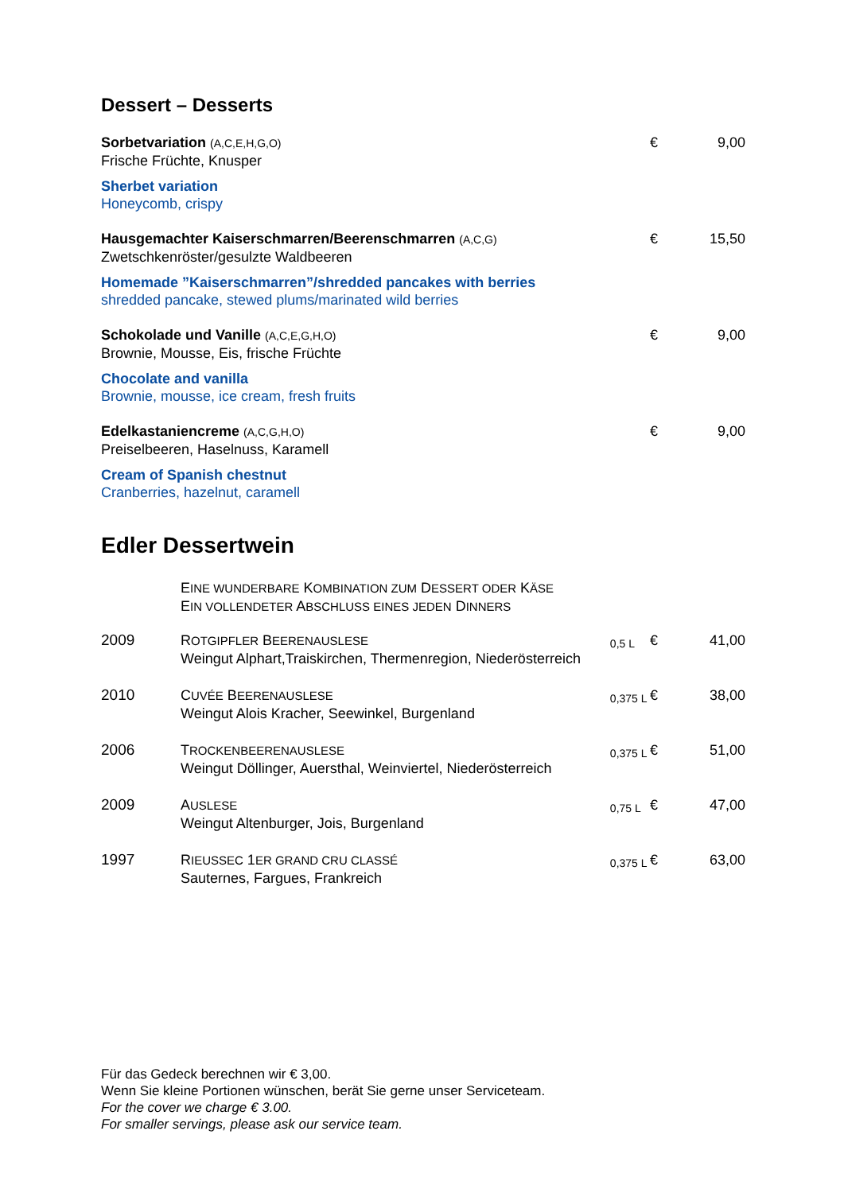Dessert – Desserts
Sorbetvariation (A,C,E,H,G,O)
Frische Früchte, Knusper
Sherbet variation
Honeycomb, crispy
€ 9,00
Hausgemachter Kaiserschmarren/Beerenschmarren (A,C,G)
Zwetschkenröster/gesulzte Waldbeeren
Homemade ”Kaiserschmarren”/shredded pancakes with berries
shredded pancake, stewed plums/marinated wild berries
€ 15,50
Schokolade und Vanille (A,C,E,G,H,O)
Brownie, Mousse, Eis, frische Früchte
Chocolate and vanilla
Brownie, mousse, ice cream, fresh fruits
€ 9,00
Edelkastaniencreme (A,C,G,H,O)
Preiselbeeren, Haselnuss, Karamell
Cream of Spanish chestnut
Cranberries, hazelnut, caramell
€ 9,00
Edler Dessertwein
| | E INE WUNDERBARE K OMBINATION ZUM D ESSERT ODER K ÄSE E IN VOLLENDETER A BSCHLUSS EINES JEDEN D INNERS | | | |
| 2009 | R OTGIPFLER B EERENAUSLESE Weingut Alphart,Traiskirchen, Thermenregion, Niederösterreich | 0,5 L | € | 41,00 |
| 2010 | C UVÉE B EERENAUSLESE Weingut Alois Kracher, Seewinkel, Burgenland | 0,375 L | € | 38,00 |
| 2006 | T ROCKENBEERENAUSLESE Weingut Döllinger, Auersthal, Weinviertel, Niederösterreich | 0,375 L | € | 51,00 |
| 2009 | A USLESE Weingut Altenburger, Jois, Burgenland | 0,75 L | € | 47,00 |
| 1997 | R IEUSSEC 1 ER GRAND CRU CLASSÉ Sauternes, Fargues, Frankreich | 0,375 L | € | 63,00 |
Für das Gedeck berechnen wir € 3,00.
Wenn Sie kleine Portionen wünschen, berät Sie gerne unser Serviceteam.
For the cover we charge € 3.00.
For smaller servings, please ask our service team.